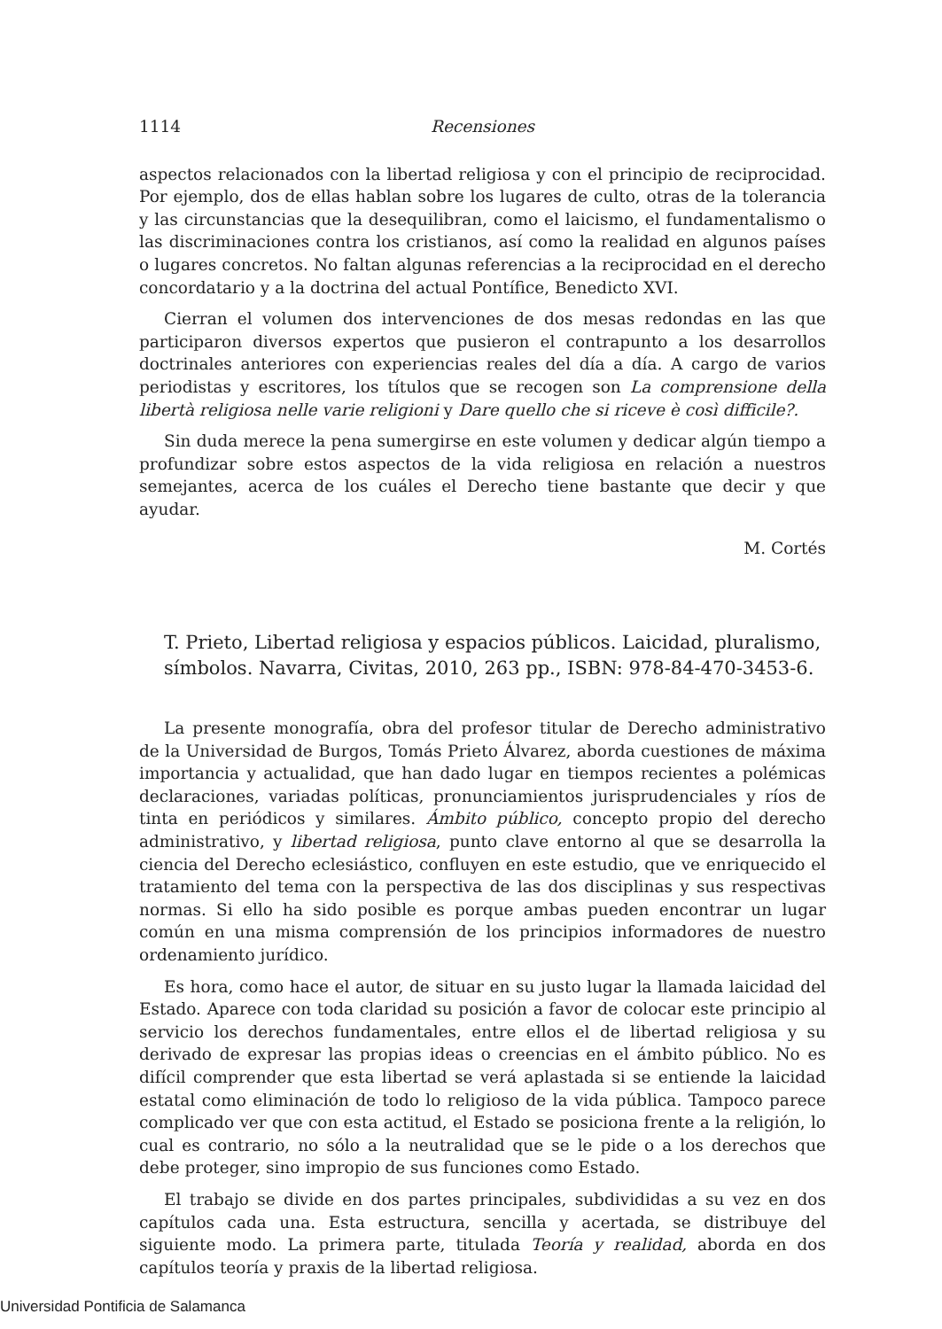1114 Recensiones
aspectos relacionados con la libertad religiosa y con el principio de reciprocidad. Por ejemplo, dos de ellas hablan sobre los lugares de culto, otras de la tolerancia y las circunstancias que la desequilibran, como el laicismo, el fundamentalismo o las discriminaciones contra los cristianos, así como la realidad en algunos países o lugares concretos. No faltan algunas referencias a la reciprocidad en el derecho concordatario y a la doctrina del actual Pontífice, Benedicto XVI.
Cierran el volumen dos intervenciones de dos mesas redondas en las que participaron diversos expertos que pusieron el contrapunto a los desarrollos doctrinales anteriores con experiencias reales del día a día. A cargo de varios periodistas y escritores, los títulos que se recogen son La comprensione della libertà religiosa nelle varie religioni y Dare quello che si riceve è così difficile?.
Sin duda merece la pena sumergirse en este volumen y dedicar algún tiempo a profundizar sobre estos aspectos de la vida religiosa en relación a nuestros semejantes, acerca de los cuáles el Derecho tiene bastante que decir y que ayudar.
M. Cortés
T. Prieto, Libertad religiosa y espacios públicos. Laicidad, pluralismo, símbolos. Navarra, Civitas, 2010, 263 pp., ISBN: 978-84-470-3453-6.
La presente monografía, obra del profesor titular de Derecho administrativo de la Universidad de Burgos, Tomás Prieto Álvarez, aborda cuestiones de máxima importancia y actualidad, que han dado lugar en tiempos recientes a polémicas declaraciones, variadas políticas, pronunciamientos jurisprudenciales y ríos de tinta en periódicos y similares. Ámbito público, concepto propio del derecho administrativo, y libertad religiosa, punto clave entorno al que se desarrolla la ciencia del Derecho eclesiástico, confluyen en este estudio, que ve enriquecido el tratamiento del tema con la perspectiva de las dos disciplinas y sus respectivas normas. Si ello ha sido posible es porque ambas pueden encontrar un lugar común en una misma comprensión de los principios informadores de nuestro ordenamiento jurídico.
Es hora, como hace el autor, de situar en su justo lugar la llamada laicidad del Estado. Aparece con toda claridad su posición a favor de colocar este principio al servicio los derechos fundamentales, entre ellos el de libertad religiosa y su derivado de expresar las propias ideas o creencias en el ámbito público. No es difícil comprender que esta libertad se verá aplastada si se entiende la laicidad estatal como eliminación de todo lo religioso de la vida pública. Tampoco parece complicado ver que con esta actitud, el Estado se posiciona frente a la religión, lo cual es contrario, no sólo a la neutralidad que se le pide o a los derechos que debe proteger, sino impropio de sus funciones como Estado.
El trabajo se divide en dos partes principales, subdivididas a su vez en dos capítulos cada una. Esta estructura, sencilla y acertada, se distribuye del siguiente modo. La primera parte, titulada Teoría y realidad, aborda en dos capítulos teoría y praxis de la libertad religiosa.
Universidad Pontificia de Salamanca